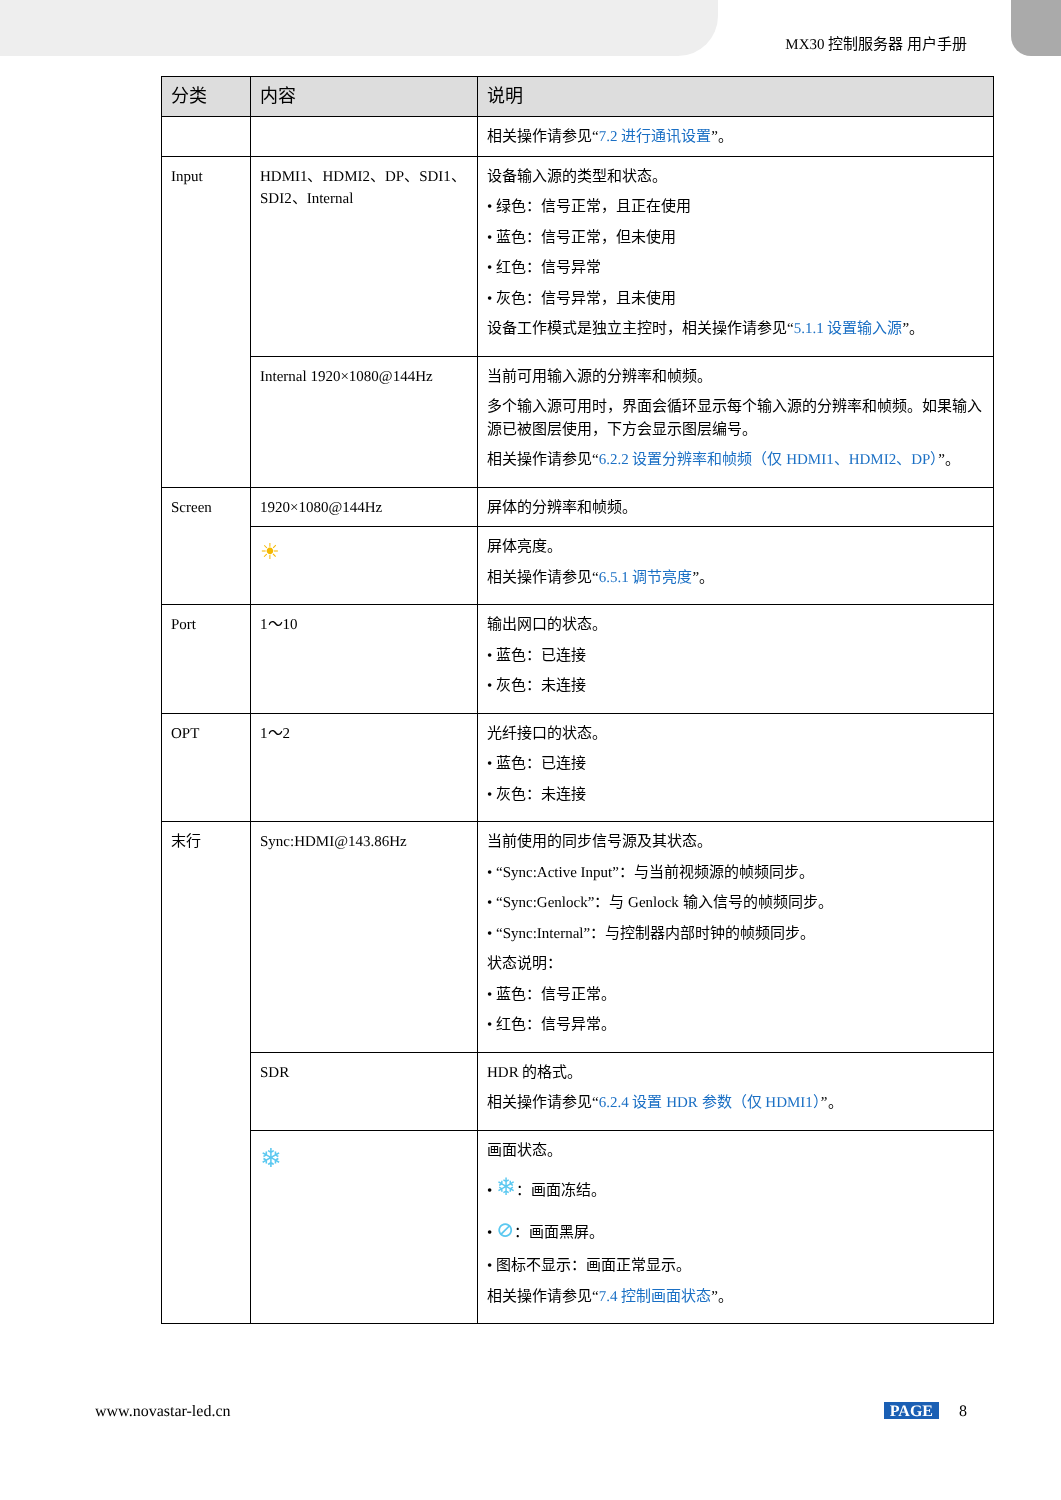MX30 控制服务器 用户手册
| 分类 | 内容 | 说明 |
| --- | --- | --- |
| | | 相关操作请参见“ 7.2 进行通讯设置 ”。 |
| Input | HDMI1、HDMI2、DP、SDI1、SDI2、Internal | 设备输入源的类型和状态。 • 绿色：信号正常，且正在使用 • 蓝色：信号正常，但未使用 • 红色：信号异常 • 灰色：信号异常，且未使用 设备工作模式是独立主控时，相关操作请参见“ 5.1.1 设置输入源 ”。 |
| | Internal 1920×1080@144Hz | 当前可用输入源的分辨率和帧频。 多个输入源可用时，界面会循环显示每个输入源的分辨率和帧频。如果输入源已被图层使用，下方会显示图层编号。 相关操作请参见“ 6.2.2 设置分辨率和帧频（仅 HDMI1、HDMI2、DP） ”。 |
| Screen | 1920×1080@144Hz | 屏体的分辨率和帧频。 |
| | ☀ | 屏体亮度。 相关操作请参见“ 6.5.1 调节亮度 ”。 |
| Port | 1～10 | 输出网口的状态。 • 蓝色：已连接 • 灰色：未连接 |
| OPT | 1～2 | 光纤接口的状态。 • 蓝色：已连接 • 灰色：未连接 |
| 末行 | Sync:HDMI@143.86Hz | 当前使用的同步信号源及其状态。 • “Sync:Active Input”：与当前视频源的帧频同步。 • “Sync:Genlock”：与 Genlock 输入信号的帧频同步。 • “Sync:Internal”：与控制器内部时钟的帧频同步。 状态说明： • 蓝色：信号正常。 • 红色：信号异常。 |
| | SDR | HDR 的格式。 相关操作请参见“ 6.2.4 设置 HDR 参数（仅 HDMI1） ”。 |
| | ❄ | 画面状态。 • ❄ ：画面冻结。 • ⊘ ：画面黑屏。 • 图标不显示：画面正常显示。 相关操作请参见“ 7.4 控制画面状态 ”。 |
www.novastar-led.cn PAGE 8